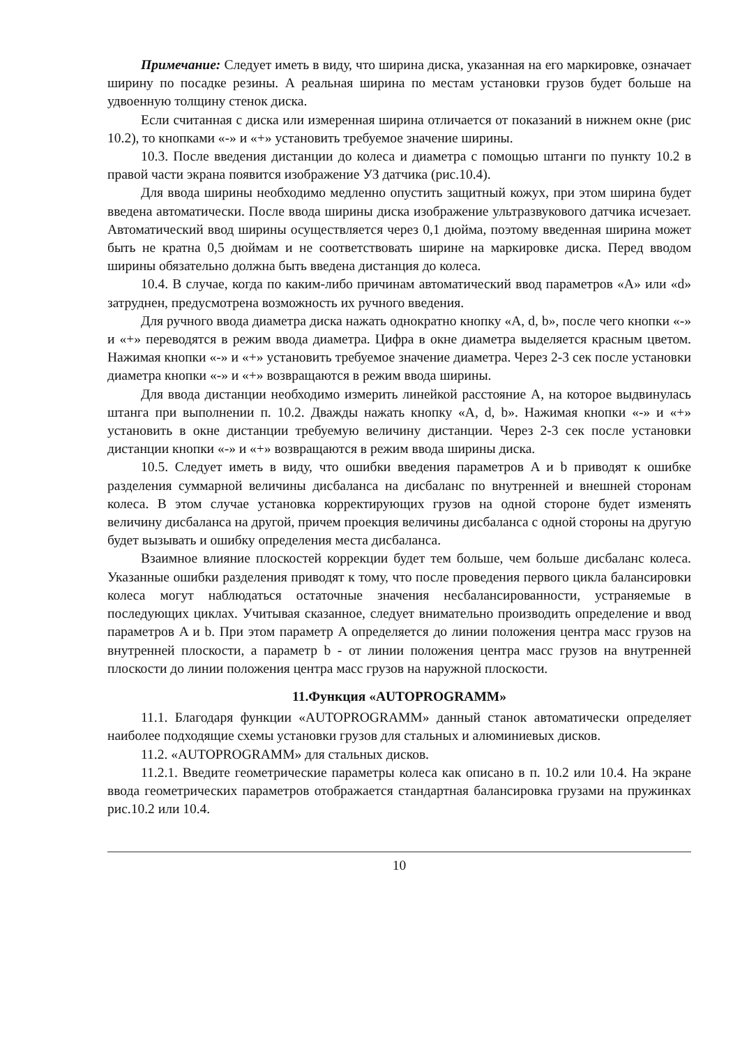Примечание: Следует иметь в виду, что ширина диска, указанная на его маркировке, означает ширину по посадке резины. А реальная ширина по местам установки грузов будет больше на удвоенную толщину стенок диска.
Если считанная с диска или измеренная ширина отличается от показаний в нижнем окне (рис 10.2), то кнопками «-» и «+» установить требуемое значение ширины.
10.3. После введения дистанции до колеса и диаметра с помощью штанги по пункту 10.2 в правой части экрана появится изображение УЗ датчика (рис.10.4).
Для ввода ширины необходимо медленно опустить защитный кожух, при этом ширина будет введена автоматически. После ввода ширины диска изображение ультразвукового датчика исчезает. Автоматический ввод ширины осуществляется через 0,1 дюйма, поэтому введенная ширина может быть не кратна 0,5 дюймам и не соответствовать ширине на маркировке диска. Перед вводом ширины обязательно должна быть введена дистанция до колеса.
10.4. В случае, когда по каким-либо причинам автоматический ввод параметров «A» или «d» затруднен, предусмотрена возможность их ручного введения.
Для ручного ввода диаметра диска нажать однократно кнопку «A, d, b», после чего кнопки «-» и «+» переводятся в режим ввода диаметра. Цифра в окне диаметра выделяется красным цветом. Нажимая кнопки «-» и «+» установить требуемое значение диаметра. Через 2-3 сек после установки диаметра кнопки «-» и «+» возвращаются в режим ввода ширины.
Для ввода дистанции необходимо измерить линейкой расстояние A, на которое выдвинулась штанга при выполнении п. 10.2. Дважды нажать кнопку «A, d, b». Нажимая кнопки «-» и «+» установить в окне дистанции требуемую величину дистанции. Через 2-3 сек после установки дистанции кнопки «-» и «+» возвращаются в режим ввода ширины диска.
10.5. Следует иметь в виду, что ошибки введения параметров A и b приводят к ошибке разделения суммарной величины дисбаланса на дисбаланс по внутренней и внешней сторонам колеса. В этом случае установка корректирующих грузов на одной стороне будет изменять величину дисбаланса на другой, причем проекция величины дисбаланса с одной стороны на другую будет вызывать и ошибку определения места дисбаланса.
Взаимное влияние плоскостей коррекции будет тем больше, чем больше дисбаланс колеса. Указанные ошибки разделения приводят к тому, что после проведения первого цикла балансировки колеса могут наблюдаться остаточные значения несбалансированности, устраняемые в последующих циклах. Учитывая сказанное, следует внимательно производить определение и ввод параметров A и b. При этом параметр A определяется до линии положения центра масс грузов на внутренней плоскости, а параметр b - от линии положения центра масс грузов на внутренней плоскости до линии положения центра масс грузов на наружной плоскости.
11.Функция «AUTOPROGRAMM»
11.1. Благодаря функции «AUTOPROGRAMM» данный станок автоматически определяет наиболее подходящие схемы установки грузов для стальных и алюминиевых дисков.
11.2. «AUTOPROGRAMM» для стальных дисков.
11.2.1. Введите геометрические параметры колеса как описано в п. 10.2 или 10.4. На экране ввода геометрических параметров отображается стандартная балансировка грузами на пружинках рис.10.2 или 10.4.
10